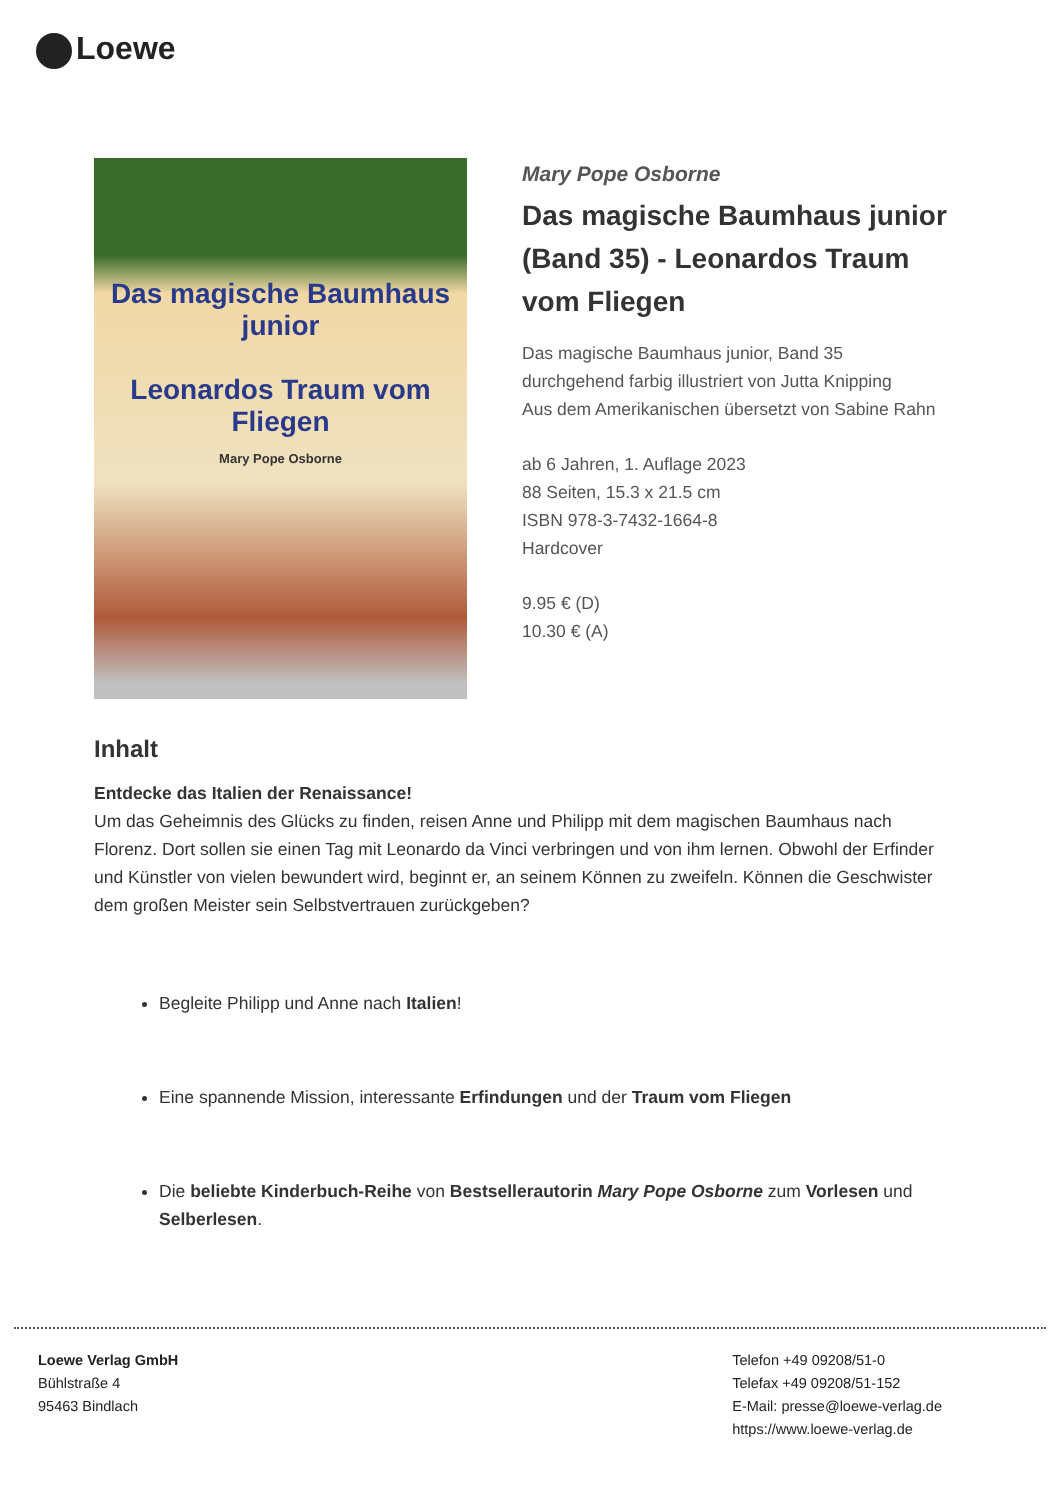Loewe
Das magische Baumhaus junior
Leonardos Traum vom Fliegen
Mary Pope Osborne
Mary Pope Osborne
Das magische Baumhaus junior (Band 35) - Leonardos Traum vom Fliegen
Das magische Baumhaus junior, Band 35
durchgehend farbig illustriert von Jutta Knipping
Aus dem Amerikanischen übersetzt von Sabine Rahn
ab 6 Jahren, 1. Auflage 2023
88 Seiten, 15.3 x 21.5 cm
ISBN 978-3-7432-1664-8
Hardcover
9.95 € (D)
10.30 € (A)
Inhalt
Entdecke das Italien der Renaissance!
Um das Geheimnis des Glücks zu finden, reisen Anne und Philipp mit dem magischen Baumhaus nach Florenz. Dort sollen sie einen Tag mit Leonardo da Vinci verbringen und von ihm lernen. Obwohl der Erfinder und Künstler von vielen bewundert wird, beginnt er, an seinem Können zu zweifeln. Können die Geschwister dem großen Meister sein Selbstvertrauen zurückgeben?
Begleite Philipp und Anne nach Italien!
Eine spannende Mission, interessante Erfindungen und der Traum vom Fliegen
Die beliebte Kinderbuch-Reihe von Bestsellerautorin Mary Pope Osborne zum Vorlesen und Selberlesen.
Loewe Verlag GmbH
Bühlstraße 4
95463 Bindlach
Telefon +49 09208/51-0
Telefax +49 09208/51-152
E-Mail: presse@loewe-verlag.de
https://www.loewe-verlag.de